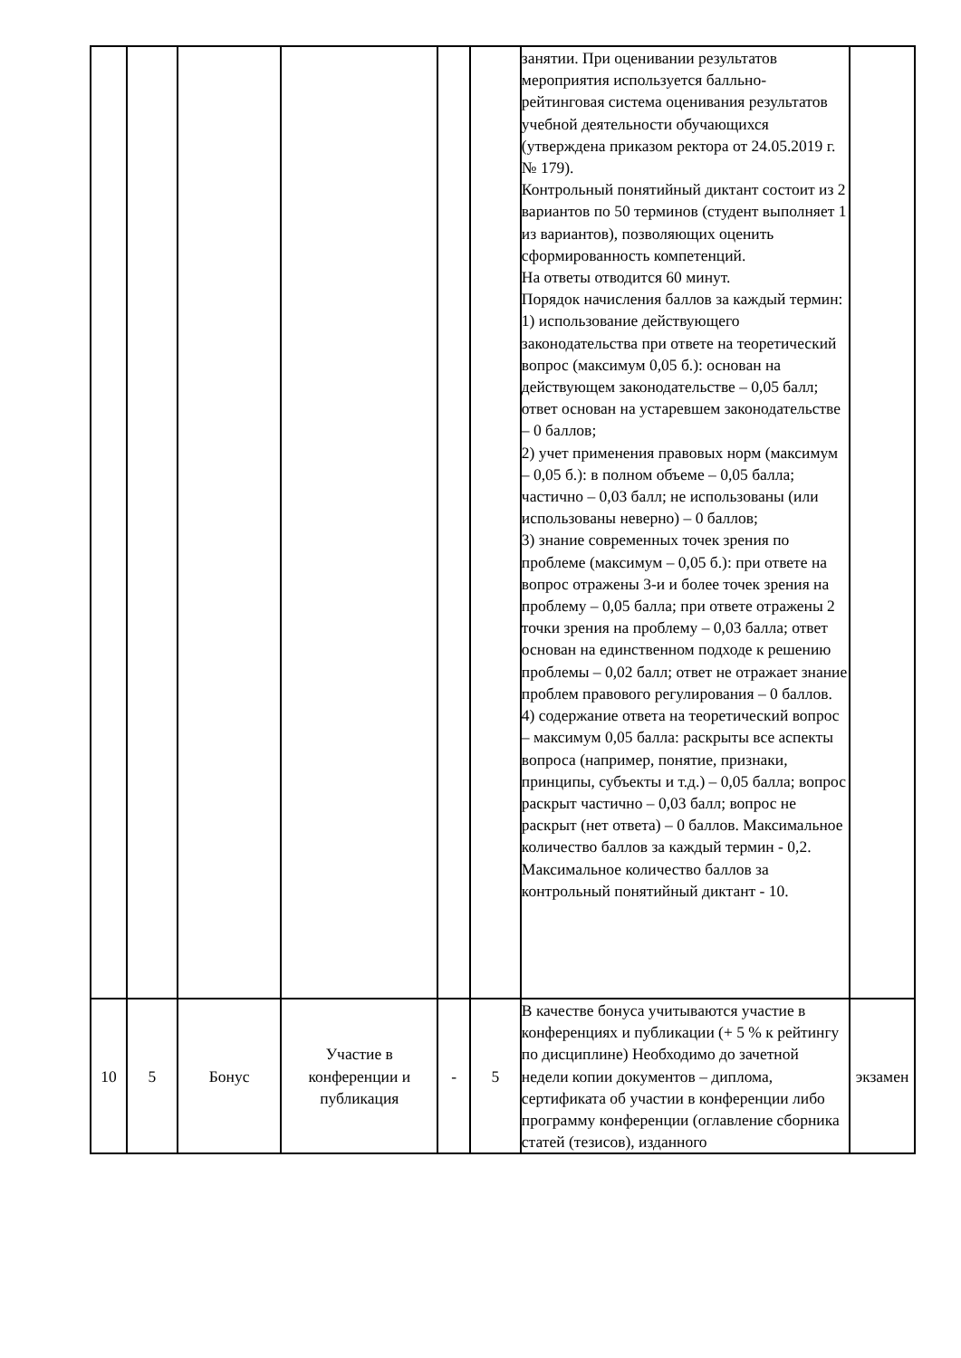| | | | | | | занятии. При оценивании результатов мероприятия используется балльно-рейтинговая система оценивания результатов учебной деятельности обучающихся (утверждена приказом ректора от 24.05.2019 г. № 179). Контрольный понятийный диктант состоит из 2 вариантов по 50 терминов (студент выполняет 1 из вариантов), позволяющих оценить сформированность компетенций. На ответы отводится 60 минут. Порядок начисления баллов за каждый термин: 1) использование действующего законодательства при ответе на теоретический вопрос (максимум 0,05 б.): основан на действующем законодательстве – 0,05 балл; ответ основан на устаревшем законодательстве – 0 баллов; 2) учет применения правовых норм (максимум – 0,05 б.): в полном объеме – 0,05 балла; частично – 0,03 балл; не использованы (или использованы неверно) – 0 баллов; 3) знание современных точек зрения по проблеме (максимум – 0,05 б.): при ответе на вопрос отражены 3-и и более точек зрения на проблему – 0,05 балла; при ответе отражены 2 точки зрения на проблему – 0,03 балла; ответ основан на единственном подходе к решению проблемы – 0,02 балл; ответ не отражает знание проблем правового регулирования – 0 баллов. 4) содержание ответа на теоретический вопрос – максимум 0,05 балла: раскрыты все аспекты вопроса (например, понятие, признаки, принципы, субъекты и т.д.) – 0,05 балла; вопрос раскрыт частично – 0,03 балл; вопрос не раскрыт (нет ответа) – 0 баллов. Максимальное количество баллов за каждый термин - 0,2. Максимальное количество баллов за контрольный понятийный диктант - 10. | |
| 10 | 5 | Бонус | Участие в конференции и публикация | - | 5 | В качестве бонуса учитываются участие в конференциях и публикации (+ 5 % к рейтингу по дисциплине) Необходимо до зачетной недели копии документов – диплома, сертификата об участии в конференции либо программу конференции (оглавление сборника статей (тезисов), изданного | экзамен |